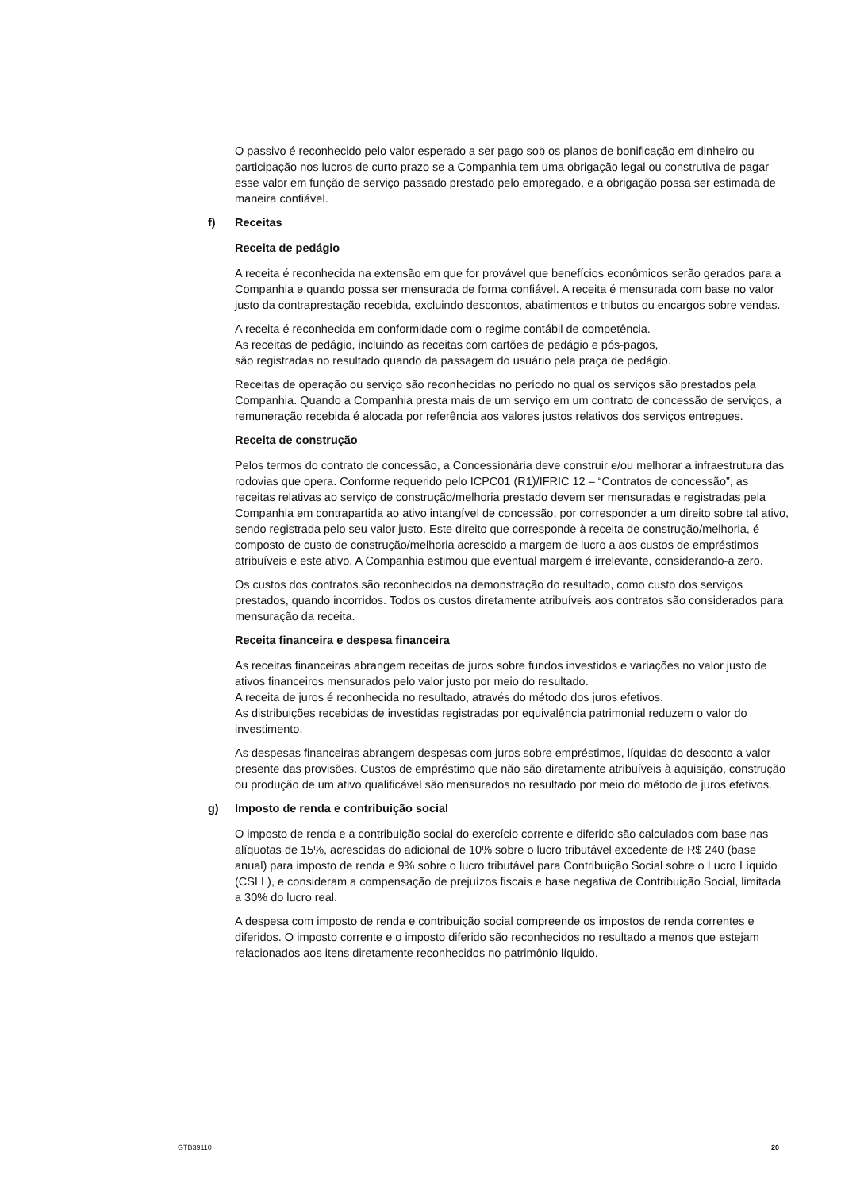O passivo é reconhecido pelo valor esperado a ser pago sob os planos de bonificação em dinheiro ou participação nos lucros de curto prazo se a Companhia tem uma obrigação legal ou construtiva de pagar esse valor em função de serviço passado prestado pelo empregado, e a obrigação possa ser estimada de maneira confiável.
f) Receitas
Receita de pedágio
A receita é reconhecida na extensão em que for provável que benefícios econômicos serão gerados para a Companhia e quando possa ser mensurada de forma confiável. A receita é mensurada com base no valor justo da contraprestação recebida, excluindo descontos, abatimentos e tributos ou encargos sobre vendas.
A receita é reconhecida em conformidade com o regime contábil de competência.
As receitas de pedágio, incluindo as receitas com cartões de pedágio e pós-pagos,
são registradas no resultado quando da passagem do usuário pela praça de pedágio.
Receitas de operação ou serviço são reconhecidas no período no qual os serviços são prestados pela Companhia. Quando a Companhia presta mais de um serviço em um contrato de concessão de serviços, a remuneração recebida é alocada por referência aos valores justos relativos dos serviços entregues.
Receita de construção
Pelos termos do contrato de concessão, a Concessionária deve construir e/ou melhorar a infraestrutura das rodovias que opera. Conforme requerido pelo ICPC01 (R1)/IFRIC 12 – “Contratos de concessão”, as receitas relativas ao serviço de construção/melhoria prestado devem ser mensuradas e registradas pela Companhia em contrapartida ao ativo intangível de concessão, por corresponder a um direito sobre tal ativo, sendo registrada pelo seu valor justo. Este direito que corresponde à receita de construção/melhoria, é composto de custo de construção/melhoria acrescido a margem de lucro a aos custos de empréstimos atribuíveis e este ativo. A Companhia estimou que eventual margem é irrelevante, considerando-a zero.
Os custos dos contratos são reconhecidos na demonstração do resultado, como custo dos serviços prestados, quando incorridos. Todos os custos diretamente atribuíveis aos contratos são considerados para mensuração da receita.
Receita financeira e despesa financeira
As receitas financeiras abrangem receitas de juros sobre fundos investidos e variações no valor justo de ativos financeiros mensurados pelo valor justo por meio do resultado.
A receita de juros é reconhecida no resultado, através do método dos juros efetivos.
As distribuições recebidas de investidas registradas por equivalência patrimonial reduzem o valor do investimento.
As despesas financeiras abrangem despesas com juros sobre empréstimos, líquidas do desconto a valor presente das provisões. Custos de empréstimo que não são diretamente atribuíveis à aquisição, construção ou produção de um ativo qualificável são mensurados no resultado por meio do método de juros efetivos.
g) Imposto de renda e contribuição social
O imposto de renda e a contribuição social do exercício corrente e diferido são calculados com base nas alíquotas de 15%, acrescidas do adicional de 10% sobre o lucro tributável excedente de R$ 240 (base anual) para imposto de renda e 9% sobre o lucro tributável para Contribuição Social sobre o Lucro Líquido (CSLL), e consideram a compensação de prejuízos fiscais e base negativa de Contribuição Social, limitada a 30% do lucro real.
A despesa com imposto de renda e contribuição social compreende os impostos de renda correntes e diferidos. O imposto corrente e o imposto diferido são reconhecidos no resultado a menos que estejam relacionados aos itens diretamente reconhecidos no patrimônio líquido.
GTB39110 20